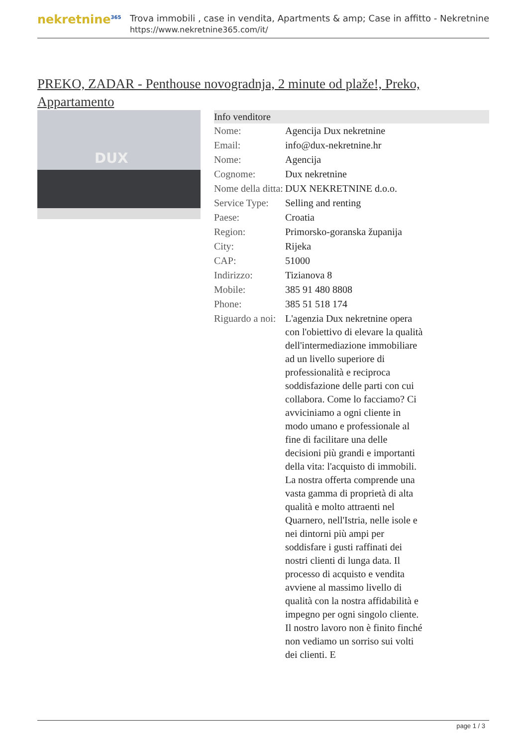nekretnine<sup>365</sup>
Trova immobili , case in vendita, Apartments & amp; Case in affitto - Nekretnine
https://www.nekretnine365.com/it/
PREKO, ZADAR - Penthouse novogradnja, 2 minute od plaže!, Preko, Appartamento
DUX
| Info venditore | |
| --- | --- |
| Nome: | Agencija Dux nekretnine |
| Email: | info@dux-nekretnine.hr |
| Nome: | Agencija |
| Cognome: | Dux nekretnine |
| Nome della ditta: | DUX NEKRETNINE d.o.o. |
| Service Type: | Selling and renting |
| Paese: | Croatia |
| Region: | Primorsko-goranska županija |
| City: | Rijeka |
| CAP: | 51000 |
| Indirizzo: | Tizianova 8 |
| Mobile: | 385 91 480 8808 |
| Phone: | 385 51 518 174 |
| Riguardo a noi: | L'agenzia Dux nekretnine opera con l'obiettivo di elevare la qualità dell'intermediazione immobiliare ad un livello superiore di professionalità e reciproca soddisfazione delle parti con cui collabora. Come lo facciamo? Ci avviciniamo a ogni cliente in modo umano e professionale al fine di facilitare una delle decisioni più grandi e importanti della vita: l'acquisto di immobili. La nostra offerta comprende una vasta gamma di proprietà di alta qualità e molto attraenti nel Quarnero, nell'Istria, nelle isole e nei dintorni più ampi per soddisfare i gusti raffinati dei nostri clienti di lunga data. Il processo di acquisto e vendita avviene al massimo livello di qualità con la nostra affidabilità e impegno per ogni singolo cliente. Il nostro lavoro non è finito finché non vediamo un sorriso sui volti dei clienti. E |
page 1 / 3